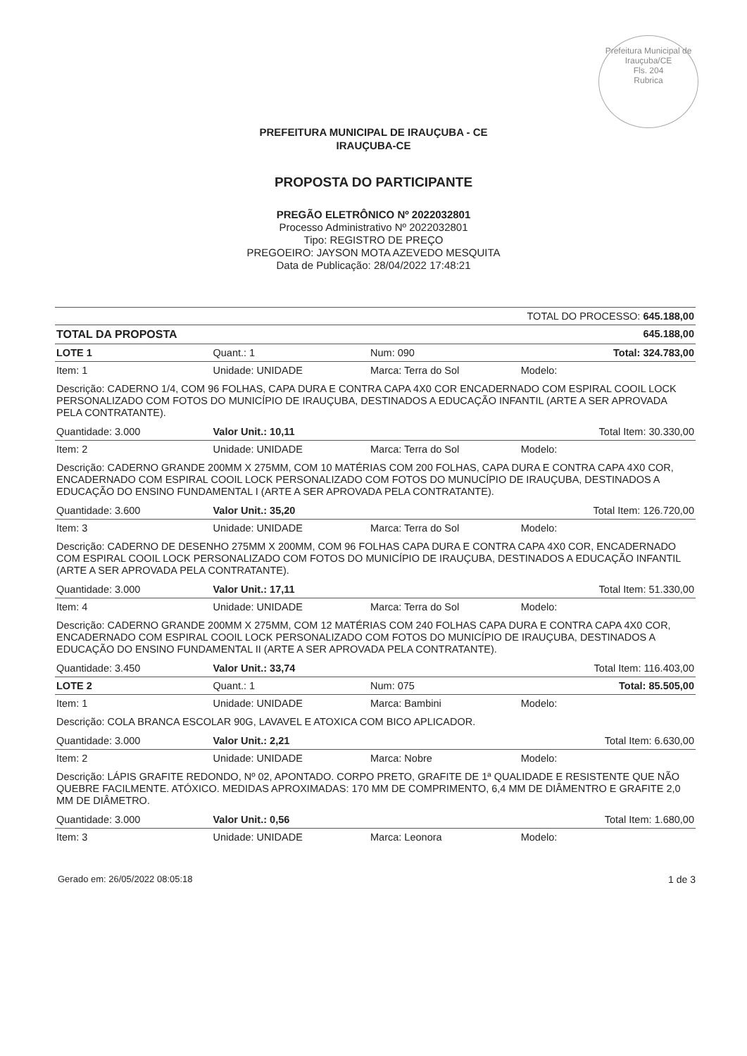Prefeitura Municipal de Irauçuba/CE
Fls. 204
Rubrica
PREFEITURA MUNICIPAL DE IRAUÇUBA - CE
IRAUÇUBA-CE
PROPOSTA DO PARTICIPANTE
PREGÃO ELETRÔNICO Nº 2022032801
Processo Administrativo Nº 2022032801
Tipo: REGISTRO DE PREÇO
PREGOEIRO: JAYSON MOTA AZEVEDO MESQUITA
Data de Publicação: 28/04/2022 17:48:21
| TOTAL DO PROCESSO: 645.188,00 | | | |
| TOTAL DA PROPOSTA | | | 645.188,00 |
| LOTE 1 | Quant.: 1 | Num: 090 | Total: 324.783,00 |
| Item: 1 | Unidade: UNIDADE | Marca: Terra do Sol | Modelo: |
| Descrição: CADERNO 1/4, COM 96 FOLHAS, CAPA DURA E CONTRA CAPA 4X0 COR ENCADERNADO COM ESPIRAL COOIL LOCK PERSONALIZADO COM FOTOS DO MUNICÍPIO DE IRAUÇUBA, DESTINADOS A EDUCAÇÃO INFANTIL (ARTE A SER APROVADA PELA CONTRATANTE). | | | |
| Quantidade: 3.000 | Valor Unit.: 10,11 | | Total Item: 30.330,00 |
| Item: 2 | Unidade: UNIDADE | Marca: Terra do Sol | Modelo: |
| Descrição: CADERNO GRANDE 200MM X 275MM, COM 10 MATÉRIAS COM 200 FOLHAS, CAPA DURA E CONTRA CAPA 4X0 COR, ENCADERNADO COM ESPIRAL COOIL LOCK PERSONALIZADO COM FOTOS DO MUNUCÍPIO DE IRAUÇUBA, DESTINADOS A EDUCAÇÃO DO ENSINO FUNDAMENTAL I (ARTE A SER APROVADA PELA CONTRATANTE). | | | |
| Quantidade: 3.600 | Valor Unit.: 35,20 | | Total Item: 126.720,00 |
| Item: 3 | Unidade: UNIDADE | Marca: Terra do Sol | Modelo: |
| Descrição: CADERNO DE DESENHO 275MM X 200MM, COM 96 FOLHAS CAPA DURA E CONTRA CAPA 4X0 COR, ENCADERNADO COM ESPIRAL COOIL LOCK PERSONALIZADO COM FOTOS DO MUNICÍPIO DE IRAUÇUBA, DESTINADOS A EDUCAÇÃO INFANTIL (ARTE A SER APROVADA PELA CONTRATANTE). | | | |
| Quantidade: 3.000 | Valor Unit.: 17,11 | | Total Item: 51.330,00 |
| Item: 4 | Unidade: UNIDADE | Marca: Terra do Sol | Modelo: |
| Descrição: CADERNO GRANDE 200MM X 275MM, COM 12 MATÉRIAS COM 240 FOLHAS CAPA DURA E CONTRA CAPA 4X0 COR, ENCADERNADO COM ESPIRAL COOIL LOCK PERSONALIZADO COM FOTOS DO MUNICÍPIO DE IRAUÇUBA, DESTINADOS A EDUCAÇÃO DO ENSINO FUNDAMENTAL II (ARTE A SER APROVADA PELA CONTRATANTE). | | | |
| Quantidade: 3.450 | Valor Unit.: 33,74 | | Total Item: 116.403,00 |
| LOTE 2 | Quant.: 1 | Num: 075 | Total: 85.505,00 |
| Item: 1 | Unidade: UNIDADE | Marca: Bambini | Modelo: |
| Descrição: COLA BRANCA ESCOLAR 90G, LAVAVEL E ATOXICA COM BICO APLICADOR. | | | |
| Quantidade: 3.000 | Valor Unit.: 2,21 | | Total Item: 6.630,00 |
| Item: 2 | Unidade: UNIDADE | Marca: Nobre | Modelo: |
| Descrição: LÁPIS GRAFITE REDONDO, Nº 02, APONTADO. CORPO PRETO, GRAFITE DE 1ª QUALIDADE E RESISTENTE QUE NÃO QUEBRE FACILMENTE. ATÓXICO. MEDIDAS APROXIMADAS: 170 MM DE COMPRIMENTO, 6,4 MM DE DIÂMENTRO E GRAFITE 2,0 MM DE DIÂMETRO. | | | |
| Quantidade: 3.000 | Valor Unit.: 0,56 | | Total Item: 1.680,00 |
| Item: 3 | Unidade: UNIDADE | Marca: Leonora | Modelo: |
Gerado em: 26/05/2022 08:05:18 1 de 3